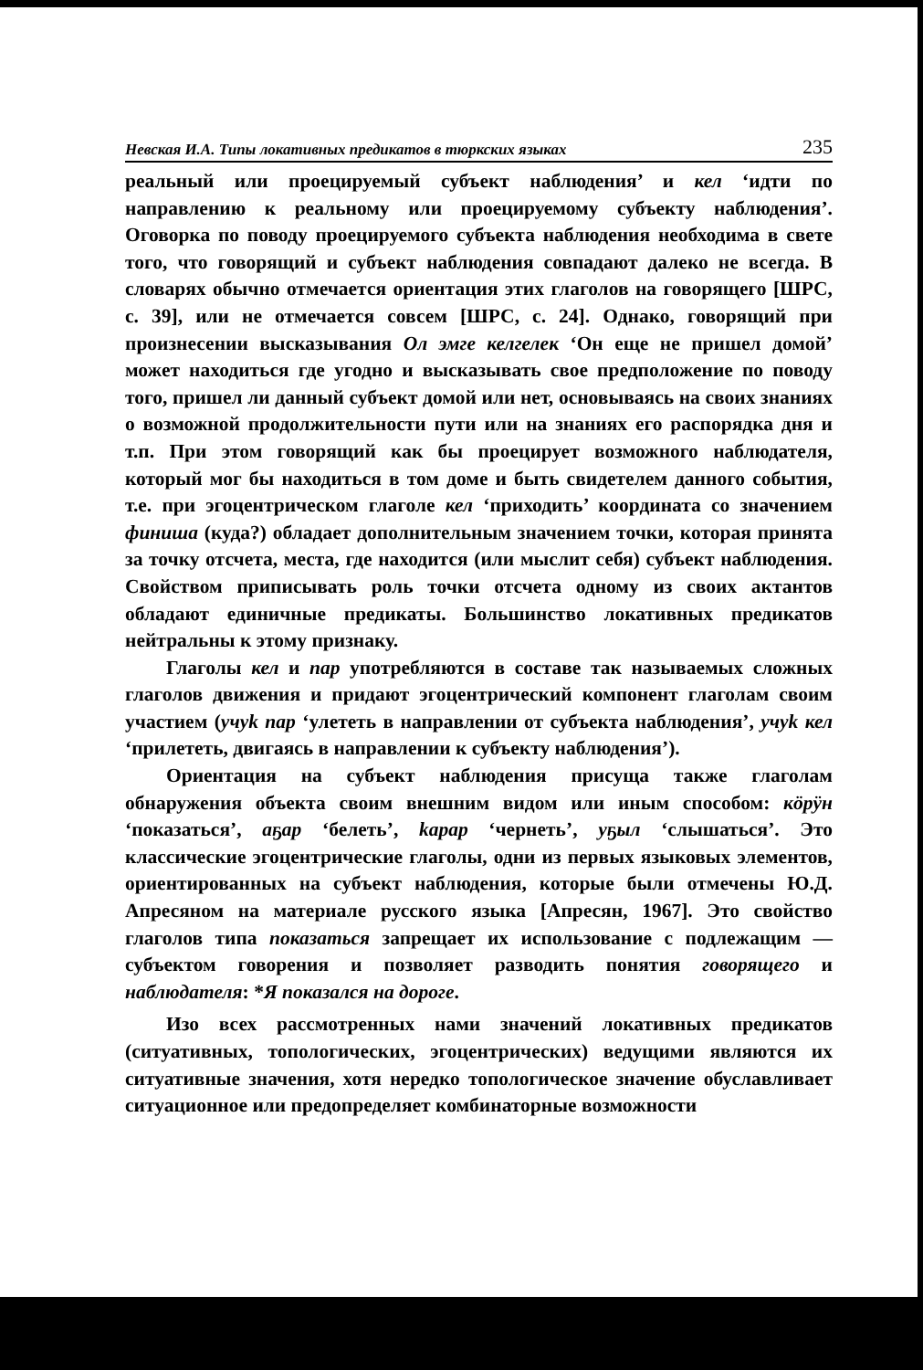Невская И.А. Типы локативных предикатов в тюркских языках 235
реальный или проецируемый субъект наблюдения’ и кел ‘идти по направлению к реальному или проецируемому субъекту наблюдения’. Оговорка по поводу проецируемого субъекта наблюдения необходима в свете того, что говорящий и субъект наблюдения совпадают далеко не всегда. В словарях обычно отмечается ориентация этих глаголов на говорящего [ШРС, с. 39], или не отмечается совсем [ШРС, с. 24]. Однако, говорящий при произнесении высказывания Ол эмге келгелек ‘Он еще не пришел домой’ может находиться где угодно и высказывать свое предположение по поводу того, пришел ли данный субъект домой или нет, основываясь на своих знаниях о возможной продолжительности пути или на знаниях его распорядка дня и т.п. При этом говорящий как бы проецирует возможного наблюдателя, который мог бы находиться в том доме и быть свидетелем данного события, т.е. при эгоцентрическом глаголе кел ‘приходить’ координата со значением финиша (куда?) обладает дополнительным значением точки, которая принята за точку отсчета, места, где находится (или мыслит себя) субъект наблюдения. Свойством приписывать роль точки отсчета одному из своих актантов обладают единичные предикаты. Большинство локативных предикатов нейтральны к этому признаку.
Глаголы кел и пар употребляются в составе так называемых сложных глаголов движения и придают эгоцентрический компонент глаголам своим участием (учуk пар ‘улететь в направлении от субъекта наблюдения’, учуk кел ‘прилететь, двигаясь в направлении к субъекту наблюдения’).
Ориентация на субъект наблюдения присуща также глаголам обнаружения объекта своим внешним видом или иным способом: кӧрӱн ‘показаться’, аҕар ‘белеть’, kарар ‘чернеть’, уҕыл ‘слышаться’. Это классические эгоцентрические глаголы, одни из первых языковых элементов, ориентированных на субъект наблюдения, которые были отмечены Ю.Д. Апресяном на материале русского языка [Апресян, 1967]. Это свойство глаголов типа показаться запрещает их использование с подлежащим — субъектом говорения и позволяет разводить понятия говорящего и наблюдателя: *Я показался на дороге.
Изо всех рассмотренных нами значений локативных предикатов (ситуативных, топологических, эгоцентрических) ведущими являются их ситуативные значения, хотя нередко топологическое значение обуславливает ситуационное или предопределяет комбинаторные возможности